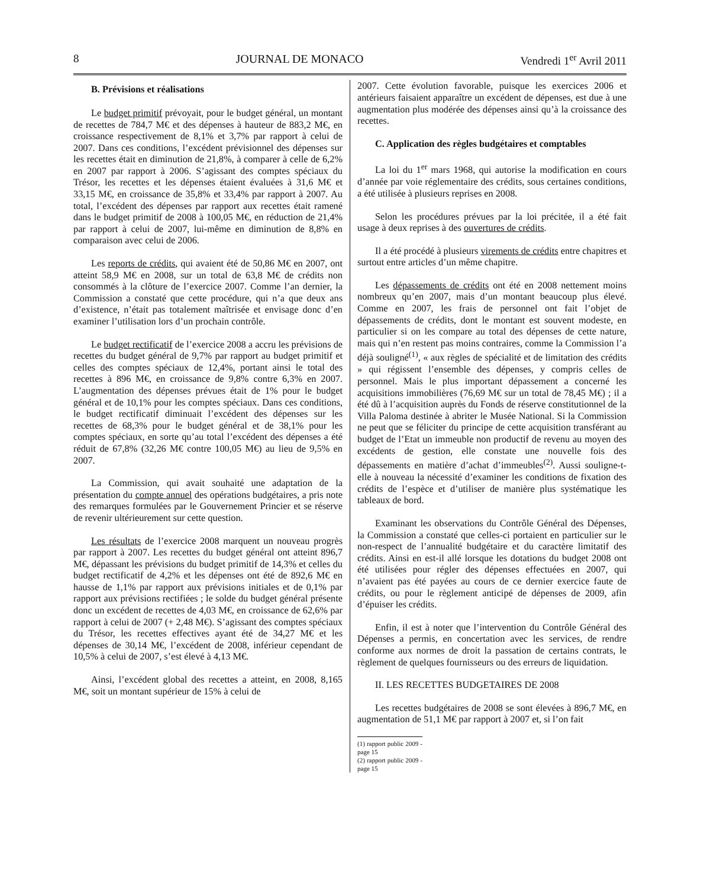8 JOURNAL DE MONACO Vendredi 1<sup>er</sup> Avril 2011
B. Prévisions et réalisations
Le budget primitif prévoyait, pour le budget général, un montant de recettes de 784,7 M€ et des dépenses à hauteur de 883,2 M€, en croissance respectivement de 8,1% et 3,7% par rapport à celui de 2007. Dans ces conditions, l’excédent prévisionnel des dépenses sur les recettes était en diminution de 21,8%, à comparer à celle de 6,2% en 2007 par rapport à 2006. S’agissant des comptes spéciaux du Trésor, les recettes et les dépenses étaient évaluées à 31,6 M€ et 33,15 M€, en croissance de 35,8% et 33,4% par rapport à 2007. Au total, l’excédent des dépenses par rapport aux recettes était ramené dans le budget primitif de 2008 à 100,05 M€, en réduction de 21,4% par rapport à celui de 2007, lui-même en diminution de 8,8% en comparaison avec celui de 2006.
Les reports de crédits, qui avaient été de 50,86 M€ en 2007, ont atteint 58,9 M€ en 2008, sur un total de 63,8 M€ de crédits non consommés à la clôture de l’exercice 2007. Comme l’an dernier, la Commission a constaté que cette procédure, qui n’a que deux ans d’existence, n’était pas totalement maîtrisée et envisage donc d’en examiner l’utilisation lors d’un prochain contrôle.
Le budget rectificatif de l’exercice 2008 a accru les prévisions de recettes du budget général de 9,7% par rapport au budget primitif et celles des comptes spéciaux de 12,4%, portant ainsi le total des recettes à 896 M€, en croissance de 9,8% contre 6,3% en 2007. L’augmentation des dépenses prévues était de 1% pour le budget général et de 10,1% pour les comptes spéciaux. Dans ces conditions, le budget rectificatif diminuait l’excédent des dépenses sur les recettes de 68,3% pour le budget général et de 38,1% pour les comptes spéciaux, en sorte qu’au total l’excédent des dépenses a été réduit de 67,8% (32,26 M€ contre 100,05 M€) au lieu de 9,5% en 2007.
La Commission, qui avait souhaité une adaptation de la présentation du compte annuel des opérations budgétaires, a pris note des remarques formulées par le Gouvernement Princier et se réserve de revenir ultérieurement sur cette question.
Les résultats de l’exercice 2008 marquent un nouveau progrès par rapport à 2007. Les recettes du budget général ont atteint 896,7 M€, dépassant les prévisions du budget primitif de 14,3% et celles du budget rectificatif de 4,2% et les dépenses ont été de 892,6 M€ en hausse de 1,1% par rapport aux prévisions initiales et de 0,1% par rapport aux prévisions rectifiées ; le solde du budget général présente donc un excédent de recettes de 4,03 M€, en croissance de 62,6% par rapport à celui de 2007 (+ 2,48 M€). S’agissant des comptes spéciaux du Trésor, les recettes effectives ayant été de 34,27 M€ et les dépenses de 30,14 M€, l’excédent de 2008, inférieur cependant de 10,5% à celui de 2007, s’est élevé à 4,13 M€.
Ainsi, l’excédent global des recettes a atteint, en 2008, 8,165 M€, soit un montant supérieur de 15% à celui de
2007. Cette évolution favorable, puisque les exercices 2006 et antérieurs faisaient apparaître un excédent de dépenses, est due à une augmentation plus modérée des dépenses ainsi qu’à la croissance des recettes.
C. Application des règles budgétaires et comptables
La loi du 1<sup>er</sup> mars 1968, qui autorise la modification en cours d’année par voie réglementaire des crédits, sous certaines conditions, a été utilisée à plusieurs reprises en 2008.
Selon les procédures prévues par la loi précitée, il a été fait usage à deux reprises à des ouvertures de crédits.
Il a été procédé à plusieurs virements de crédits entre chapitres et surtout entre articles d’un même chapitre.
Les dépassements de crédits ont été en 2008 nettement moins nombreux qu’en 2007, mais d’un montant beaucoup plus élevé. Comme en 2007, les frais de personnel ont fait l’objet de dépassements de crédits, dont le montant est souvent modeste, en particulier si on les compare au total des dépenses de cette nature, mais qui n’en restent pas moins contraires, comme la Commission l’a déjà souligné<sup>(1)</sup>, « aux règles de spécialité et de limitation des crédits » qui régissent l’ensemble des dépenses, y compris celles de personnel. Mais le plus important dépassement a concerné les acquisitions immobilières (76,69 M€ sur un total de 78,45 M€) ; il a été dû à l’acquisition auprès du Fonds de réserve constitutionnel de la Villa Paloma destinée à abriter le Musée National. Si la Commission ne peut que se féliciter du principe de cette acquisition transférant au budget de l’Etat un immeuble non productif de revenu au moyen des excédents de gestion, elle constate une nouvelle fois des dépassements en matière d’achat d’immeubles<sup>(2)</sup>. Aussi souligne-t-elle à nouveau la nécessité d’examiner les conditions de fixation des crédits de l’espèce et d’utiliser de manière plus systématique les tableaux de bord.
Examinant les observations du Contrôle Général des Dépenses, la Commission a constaté que celles-ci portaient en particulier sur le non-respect de l’annualité budgétaire et du caractère limitatif des crédits. Ainsi en est-il allé lorsque les dotations du budget 2008 ont été utilisées pour régler des dépenses effectuées en 2007, qui n’avaient pas été payées au cours de ce dernier exercice faute de crédits, ou pour le règlement anticipé de dépenses de 2009, afin d’épuiser les crédits.
Enfin, il est à noter que l’intervention du Contrôle Général des Dépenses a permis, en concertation avec les services, de rendre conforme aux normes de droit la passation de certains contrats, le règlement de quelques fournisseurs ou des erreurs de liquidation.
II. LES RECETTES BUDGETAIRES DE 2008
Les recettes budgétaires de 2008 se sont élevées à 896,7 M€, en augmentation de 51,1 M€ par rapport à 2007 et, si l’on fait
(1) rapport public 2009 - page 15
(2) rapport public 2009 - page 15